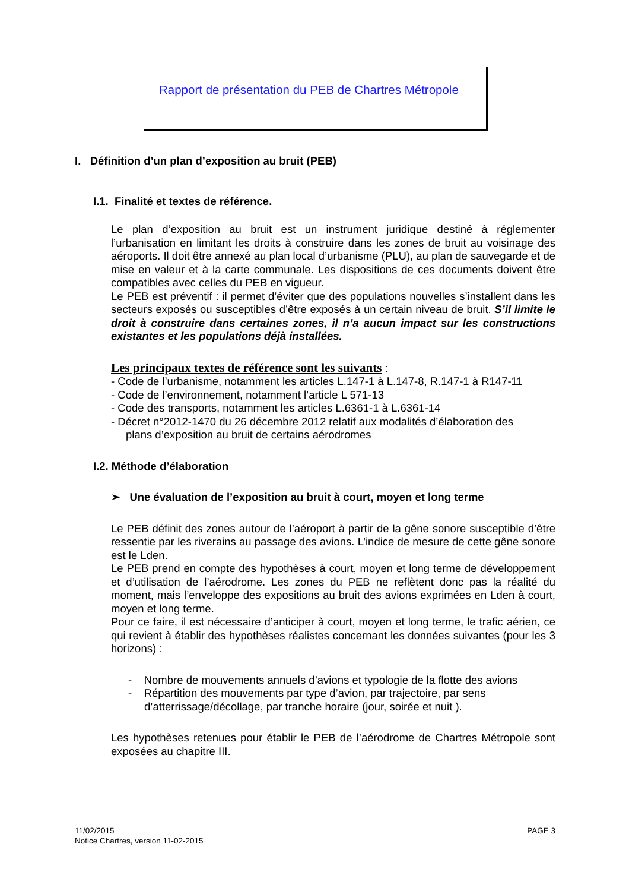Rapport de présentation du PEB de Chartres Métropole
I. Définition d’un plan d’exposition au bruit (PEB)
I.1. Finalité et textes de référence.
Le plan d’exposition au bruit est un instrument juridique destiné à réglementer l’urbanisation en limitant les droits à construire dans les zones de bruit au voisinage des aéroports. Il doit être annexé au plan local d’urbanisme (PLU), au plan de sauvegarde et de mise en valeur et à la carte communale. Les dispositions de ces documents doivent être compatibles avec celles du PEB en vigueur.
Le PEB est préventif : il permet d’éviter que des populations nouvelles s’installent dans les secteurs exposés ou susceptibles d’être exposés à un certain niveau de bruit. S’il limite le droit à construire dans certaines zones, il n’a aucun impact sur les constructions existantes et les populations déjà installées.
Les principaux textes de référence sont les suivants :
- Code de l’urbanisme, notamment les articles L.147-1 à L.147-8, R.147-1 à R147-11
- Code de l’environnement, notamment l’article L 571-13
- Code des transports, notamment les articles L.6361-1 à L.6361-14
- Décret n°2012-1470 du 26 décembre 2012 relatif aux modalités d’élaboration des
plans d’exposition au bruit de certains aérodromes
I.2. Méthode d’élaboration
➢ Une évaluation de l’exposition au bruit à court, moyen et long terme
Le PEB définit des zones autour de l’aéroport à partir de la gêne sonore susceptible d’être ressentie par les riverains au passage des avions. L’indice de mesure de cette gêne sonore est le Lden.
Le PEB prend en compte des hypothèses à court, moyen et long terme de développement et d’utilisation de l’aérodrome. Les zones du PEB ne reflètent donc pas la réalité du moment, mais l’enveloppe des expositions au bruit des avions exprimées en Lden à court, moyen et long terme.
Pour ce faire, il est nécessaire d’anticiper à court, moyen et long terme, le trafic aérien, ce qui revient à établir des hypothèses réalistes concernant les données suivantes (pour les 3 horizons) :
- Nombre de mouvements annuels d’avions et typologie de la flotte des avions
- Répartition des mouvements par type d’avion, par trajectoire, par sens
d’atterrissage/décollage, par tranche horaire (jour, soirée et nuit ).
Les hypothèses retenues pour établir le PEB de l’aérodrome de Chartres Métropole sont exposées au chapitre III.
11/02/2015 PAGE 3
Notice Chartres, version 11-02-2015